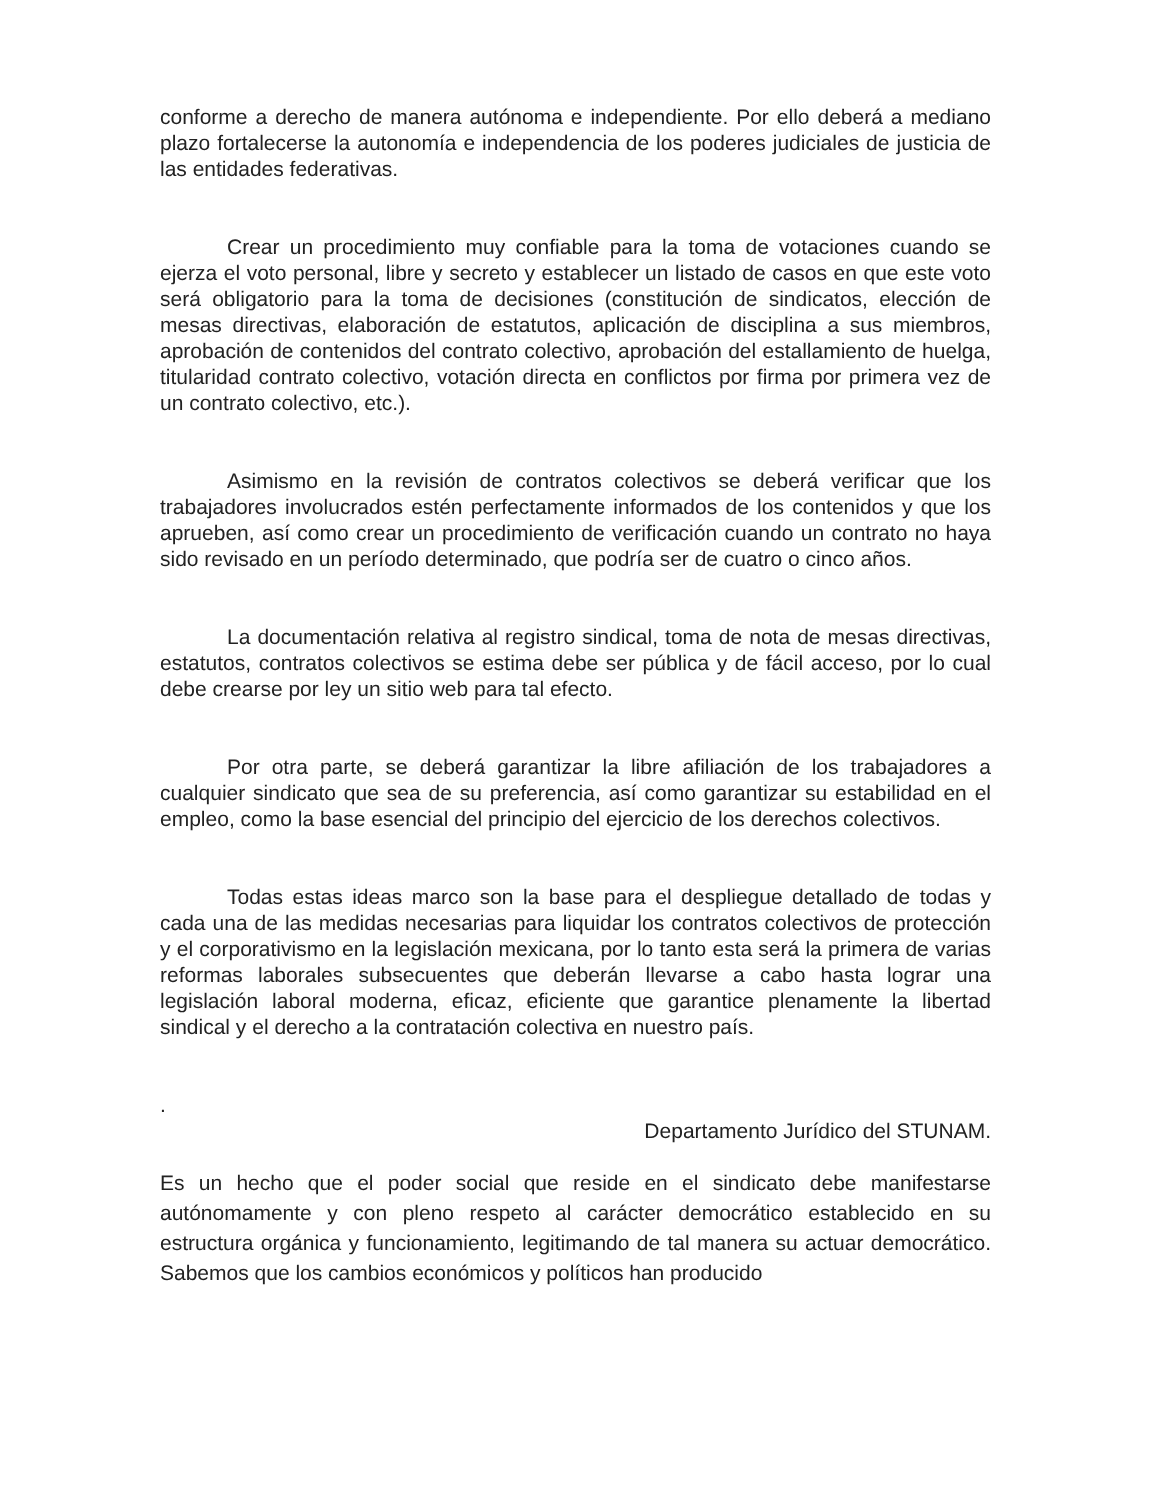conforme a derecho de manera autónoma e independiente. Por ello deberá a mediano plazo fortalecerse la autonomía e independencia de los poderes judiciales de justicia de las entidades federativas.
Crear un procedimiento muy confiable para la toma de votaciones cuando se ejerza el voto personal, libre y secreto y establecer un listado de casos en que este voto será obligatorio para la toma de decisiones (constitución de sindicatos, elección de mesas directivas, elaboración de estatutos, aplicación de disciplina a sus miembros, aprobación de contenidos del contrato colectivo, aprobación del estallamiento de huelga, titularidad contrato colectivo, votación directa en conflictos por firma por primera vez de un contrato colectivo, etc.).
Asimismo en la revisión de contratos colectivos se deberá verificar que los trabajadores involucrados estén perfectamente informados de los contenidos y que los aprueben, así como crear un procedimiento de verificación cuando un contrato no haya sido revisado en un período determinado, que podría ser de cuatro o cinco años.
La documentación relativa al registro sindical, toma de nota de mesas directivas, estatutos, contratos colectivos se estima debe ser pública y de fácil acceso, por lo cual debe crearse por ley un sitio web para tal efecto.
Por otra parte, se deberá garantizar la libre afiliación de los trabajadores a cualquier sindicato que sea de su preferencia, así como garantizar su estabilidad en el empleo, como la base esencial del principio del ejercicio de los derechos colectivos.
Todas estas ideas marco son la base para el despliegue detallado de todas y cada una de las medidas necesarias para liquidar los contratos colectivos de protección y el corporativismo en la legislación mexicana, por lo tanto esta será la primera de varias reformas laborales subsecuentes que deberán llevarse a cabo hasta lograr una legislación laboral moderna, eficaz, eficiente que garantice plenamente la libertad sindical y el derecho a la contratación colectiva en nuestro país.
.
Departamento Jurídico del STUNAM.
Es un hecho que el poder social que reside en el sindicato debe manifestarse autónomamente y con pleno respeto al carácter democrático establecido en su estructura orgánica y funcionamiento, legitimando de tal manera su actuar democrático. Sabemos que los cambios económicos y políticos han producido